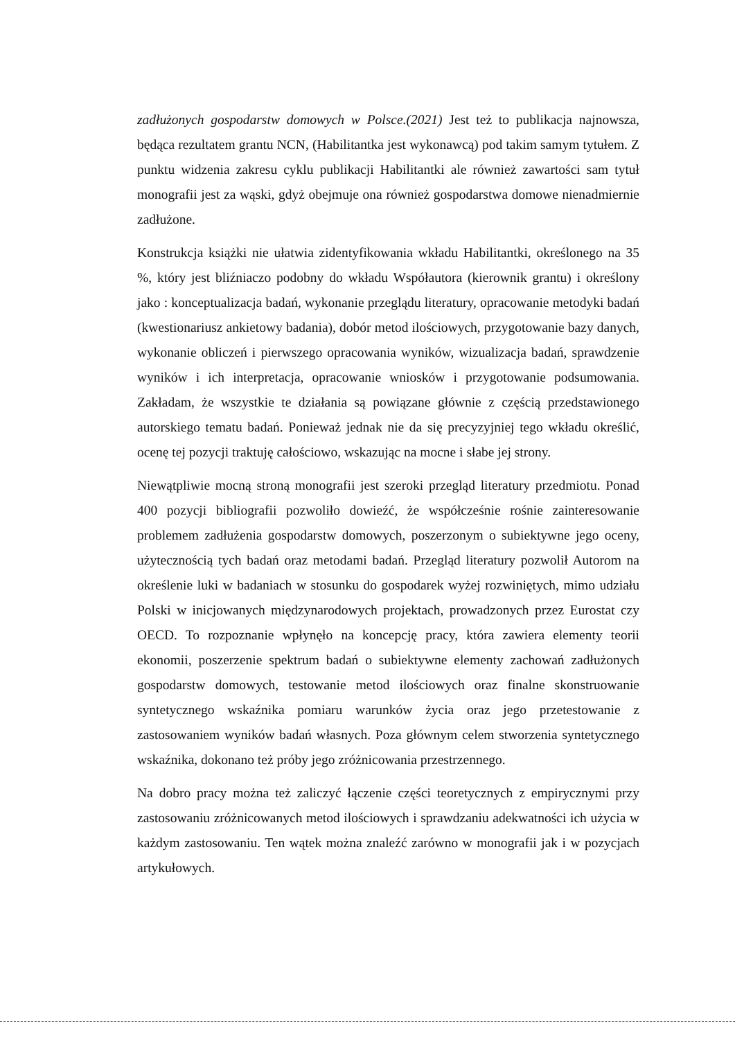zadłużonych gospodarstw domowych w Polsce.(2021) Jest też to publikacja najnowsza, będąca rezultatem grantu NCN, (Habilitantka jest wykonawcą) pod takim samym tytułem. Z punktu widzenia zakresu cyklu publikacji Habilitantki ale również zawartości sam tytuł monografii jest za wąski, gdyż obejmuje ona również gospodarstwa domowe nienadmiernie zadłużone.
Konstrukcja książki nie ułatwia zidentyfikowania wkładu Habilitantki, określonego na 35 %, który jest bliźniaczo podobny do wkładu Współautora (kierownik grantu) i określony jako : konceptualizacja badań, wykonanie przeglądu literatury, opracowanie metodyki badań (kwestionariusz ankietowy badania), dobór metod ilościowych, przygotowanie bazy danych, wykonanie obliczeń i pierwszego opracowania wyników, wizualizacja badań, sprawdzenie wyników i ich interpretacja, opracowanie wniosków i przygotowanie podsumowania. Zakładam, że wszystkie te działania są powiązane głównie z częścią przedstawionego autorskiego tematu badań. Ponieważ jednak nie da się precyzyjniej tego wkładu określić, ocenę tej pozycji traktuję całościowo, wskazując na mocne i słabe jej strony.
Niewątpliwie mocną stroną monografii jest szeroki przegląd literatury przedmiotu. Ponad 400 pozycji bibliografii pozwoliło dowieźć, że współcześnie rośnie zainteresowanie problemem zadłużenia gospodarstw domowych, poszerzonym o subiektywne jego oceny, użytecznością tych badań oraz metodami badań. Przegląd literatury pozwolił Autorom na określenie luki w badaniach w stosunku do gospodarek wyżej rozwiniętych, mimo udziału Polski w inicjowanych międzynarodowych projektach, prowadzonych przez Eurostat czy OECD. To rozpoznanie wpłynęło na koncepcję pracy, która zawiera elementy teorii ekonomii, poszerzenie spektrum badań o subiektywne elementy zachowań zadłużonych gospodarstw domowych, testowanie metod ilościowych oraz finalne skonstruowanie syntetycznego wskaźnika pomiaru warunków życia oraz jego przetestowanie z zastosowaniem wyników badań własnych. Poza głównym celem stworzenia syntetycznego wskaźnika, dokonano też próby jego zróżnicowania przestrzennego.
Na dobro pracy można też zaliczyć łączenie części teoretycznych z empirycznymi przy zastosowaniu zróżnicowanych metod ilościowych i sprawdzaniu adekwatności ich użycia w każdym zastosowaniu. Ten wątek można znaleźć zarówno w monografii jak i w pozycjach artykułowych.